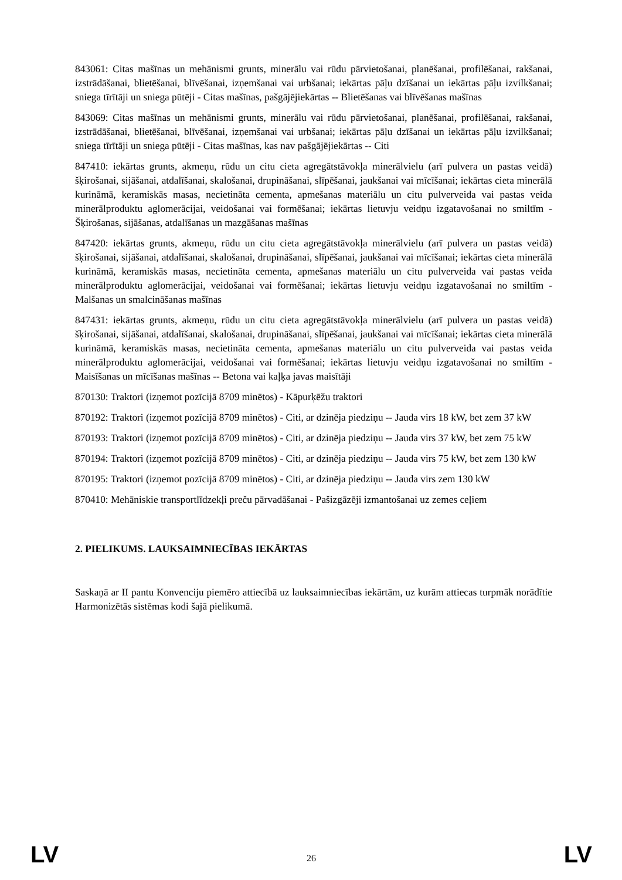843061: Citas mašīnas un mehānismi grunts, minerālu vai rūdu pārvietošanai, planēšanai, profilēšanai, rakšanai, izstrādāšanai, blietēšanai, blīvēšanai, izņemšanai vai urbšanai; iekārtas pāļu dzīšanai un iekārtas pāļu izvilkšanai; sniega tīrītāji un sniega pūtēji - Citas mašīnas, pašgājējiekārtas -- Blietēšanas vai blīvēšanas mašīnas
843069: Citas mašīnas un mehānismi grunts, minerālu vai rūdu pārvietošanai, planēšanai, profilēšanai, rakšanai, izstrādāšanai, blietēšanai, blīvēšanai, izņemšanai vai urbšanai; iekārtas pāļu dzīšanai un iekārtas pāļu izvilkšanai; sniega tīrītāji un sniega pūtēji - Citas mašīnas, kas nav pašgājējiekārtas -- Citi
847410: iekārtas grunts, akmeņu, rūdu un citu cieta agregātstāvokļa minerālvielu (arī pulvera un pastas veidā) šķirošanai, sijāšanai, atdalīšanai, skalošanai, drupināšanai, slīpēšanai, jaukšanai vai mīcīšanai; iekārtas cieta minerālā kurināmā, keramiskās masas, necietināta cementa, apmešanas materiālu un citu pulverveida vai pastas veida minerālproduktu aglomerācijai, veidošanai vai formēšanai; iekārtas lietuvju veidņu izgatavošanai no smiltīm - Šķirošanas, sijāšanas, atdalīšanas un mazgāšanas mašīnas
847420: iekārtas grunts, akmeņu, rūdu un citu cieta agregātstāvokļa minerālvielu (arī pulvera un pastas veidā) šķirošanai, sijāšanai, atdalīšanai, skalošanai, drupināšanai, slīpēšanai, jaukšanai vai mīcīšanai; iekārtas cieta minerālā kurināmā, keramiskās masas, necietināta cementa, apmešanas materiālu un citu pulverveida vai pastas veida minerālproduktu aglomerācijai, veidošanai vai formēšanai; iekārtas lietuvju veidņu izgatavošanai no smiltīm - Malšanas un smalcināšanas mašīnas
847431: iekārtas grunts, akmeņu, rūdu un citu cieta agregātstāvokļa minerālvielu (arī pulvera un pastas veidā) šķirošanai, sijāšanai, atdalīšanai, skalošanai, drupināšanai, slīpēšanai, jaukšanai vai mīcīšanai; iekārtas cieta minerālā kurināmā, keramiskās masas, necietināta cementa, apmešanas materiālu un citu pulverveida vai pastas veida minerālproduktu aglomerācijai, veidošanai vai formēšanai; iekārtas lietuvju veidņu izgatavošanai no smiltīm - Maisīšanas un mīcīšanas mašīnas -- Betona vai kaļķa javas maisītāji
870130: Traktori (izņemot pozīcijā 8709 minētos) - Kāpurķēžu traktori
870192: Traktori (izņemot pozīcijā 8709 minētos) - Citi, ar dzinēja piedziņu -- Jauda virs 18 kW, bet zem 37 kW
870193: Traktori (izņemot pozīcijā 8709 minētos) - Citi, ar dzinēja piedziņu -- Jauda virs 37 kW, bet zem 75 kW
870194: Traktori (izņemot pozīcijā 8709 minētos) - Citi, ar dzinēja piedziņu -- Jauda virs 75 kW, bet zem 130 kW
870195: Traktori (izņemot pozīcijā 8709 minētos) - Citi, ar dzinēja piedziņu -- Jauda virs zem 130 kW
870410: Mehāniskie transportlīdzekļi preču pārvadāšanai - Pašizgāzēji izmantošanai uz zemes ceļiem
2. PIELIKUMS. LAUKSAIMNIECĪBAS IEKĀRTAS
Saskaņā ar II pantu Konvenciju piemēro attiecībā uz lauksaimniecības iekārtām, uz kurām attiecas turpmāk norādītie Harmonizētās sistēmas kodi šajā pielikumā.
LV 26 LV